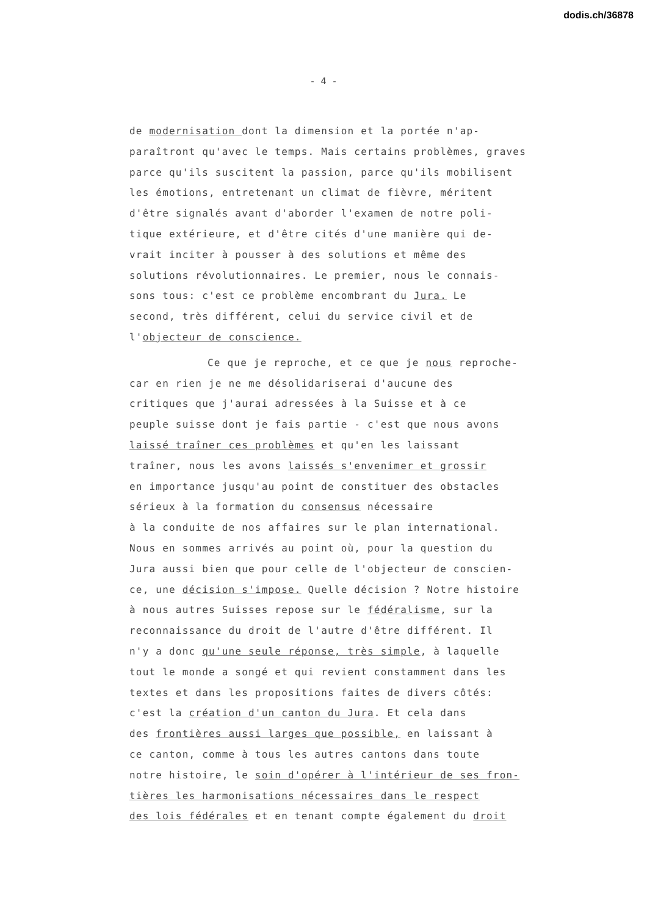dodis.ch/36878
- 4 -
de modernisation dont la dimension et la portée n'ap-
paraîtront qu'avec le temps. Mais certains problèmes, graves
parce qu'ils suscitent la passion, parce qu'ils mobilisent
les émotions, entretenant un climat de fièvre, méritent
d'être signalés avant d'aborder l'examen de notre poli-
tique extérieure, et d'être cités d'une manière qui de-
vrait inciter à pousser à des solutions et même des
solutions révolutionnaires. Le premier, nous le connais-
sons tous: c'est ce problème encombrant du Jura. Le
second, très différent, celui du service civil et de
l'objecteur de conscience.
Ce que je reproche, et ce que je nous reproche-
car en rien je ne me désolidariserai d'aucune des
critiques que j'aurai adressées à la Suisse et à ce
peuple suisse dont je fais partie - c'est que nous avons
laissé traîner ces problèmes et qu'en les laissant
traîner, nous les avons laissés s'envenimer et grossir
en importance jusqu'au point de constituer des obstacles
sérieux à la formation du consensus nécessaire
à la conduite de nos affaires sur le plan international.
Nous en sommes arrivés au point où, pour la question du
Jura aussi bien que pour celle de l'objecteur de conscien-
ce, une décision s'impose. Quelle décision ? Notre histoire
à nous autres Suisses repose sur le fédéralisme, sur la
reconnaissance du droit de l'autre d'être différent. Il
n'y a donc qu'une seule réponse, très simple, à laquelle
tout le monde a songé et qui revient constamment dans les
textes et dans les propositions faites de divers côtés:
c'est la création d'un canton du Jura. Et cela dans
des frontières aussi larges que possible, en laissant à
ce canton, comme à tous les autres cantons dans toute
notre histoire, le soin d'opérer à l'intérieur de ses fron-
tières les harmonisations nécessaires dans le respect
des lois fédérales et en tenant compte également du droit